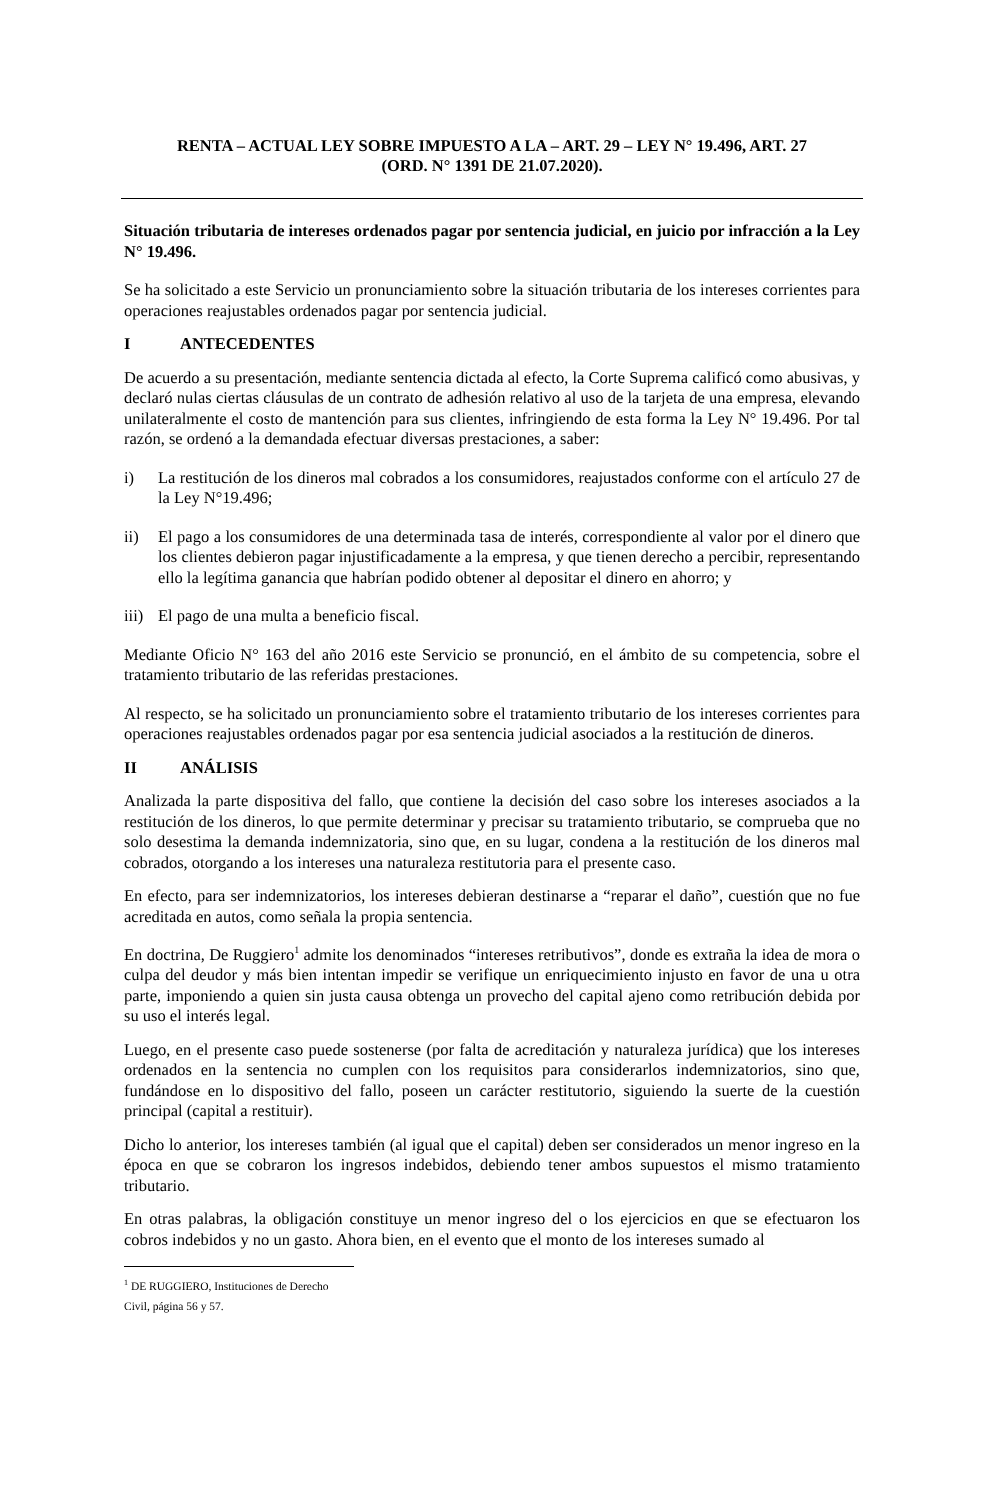RENTA – ACTUAL LEY SOBRE IMPUESTO A LA – ART. 29 – LEY N° 19.496, ART. 27
(ORD. N° 1391 DE 21.07.2020).
Situación tributaria de intereses ordenados pagar por sentencia judicial, en juicio por infracción a la Ley N° 19.496.
Se ha solicitado a este Servicio un pronunciamiento sobre la situación tributaria de los intereses corrientes para operaciones reajustables ordenados pagar por sentencia judicial.
I ANTECEDENTES
De acuerdo a su presentación, mediante sentencia dictada al efecto, la Corte Suprema calificó como abusivas, y declaró nulas ciertas cláusulas de un contrato de adhesión relativo al uso de la tarjeta de una empresa, elevando unilateralmente el costo de mantención para sus clientes, infringiendo de esta forma la Ley N° 19.496. Por tal razón, se ordenó a la demandada efectuar diversas prestaciones, a saber:
i) La restitución de los dineros mal cobrados a los consumidores, reajustados conforme con el artículo 27 de la Ley N°19.496;
ii) El pago a los consumidores de una determinada tasa de interés, correspondiente al valor por el dinero que los clientes debieron pagar injustificadamente a la empresa, y que tienen derecho a percibir, representando ello la legítima ganancia que habrían podido obtener al depositar el dinero en ahorro; y
iii) El pago de una multa a beneficio fiscal.
Mediante Oficio N° 163 del año 2016 este Servicio se pronunció, en el ámbito de su competencia, sobre el tratamiento tributario de las referidas prestaciones.
Al respecto, se ha solicitado un pronunciamiento sobre el tratamiento tributario de los intereses corrientes para operaciones reajustables ordenados pagar por esa sentencia judicial asociados a la restitución de dineros.
II ANÁLISIS
Analizada la parte dispositiva del fallo, que contiene la decisión del caso sobre los intereses asociados a la restitución de los dineros, lo que permite determinar y precisar su tratamiento tributario, se comprueba que no solo desestima la demanda indemnizatoria, sino que, en su lugar, condena a la restitución de los dineros mal cobrados, otorgando a los intereses una naturaleza restitutoria para el presente caso.
En efecto, para ser indemnizatorios, los intereses debieran destinarse a “reparar el daño”, cuestión que no fue acreditada en autos, como señala la propia sentencia.
En doctrina, De Ruggiero<sup>1</sup> admite los denominados “intereses retributivos”, donde es extraña la idea de mora o culpa del deudor y más bien intentan impedir se verifique un enriquecimiento injusto en favor de una u otra parte, imponiendo a quien sin justa causa obtenga un provecho del capital ajeno como retribución debida por su uso el interés legal.
Luego, en el presente caso puede sostenerse (por falta de acreditación y naturaleza jurídica) que los intereses ordenados en la sentencia no cumplen con los requisitos para considerarlos indemnizatorios, sino que, fundándose en lo dispositivo del fallo, poseen un carácter restitutorio, siguiendo la suerte de la cuestión principal (capital a restituir).
Dicho lo anterior, los intereses también (al igual que el capital) deben ser considerados un menor ingreso en la época en que se cobraron los ingresos indebidos, debiendo tener ambos supuestos el mismo tratamiento tributario.
En otras palabras, la obligación constituye un menor ingreso del o los ejercicios en que se efectuaron los cobros indebidos y no un gasto. Ahora bien, en el evento que el monto de los intereses sumado al
<sup>1</sup> DE RUGGIERO, Instituciones de Derecho Civil, página 56 y 57.